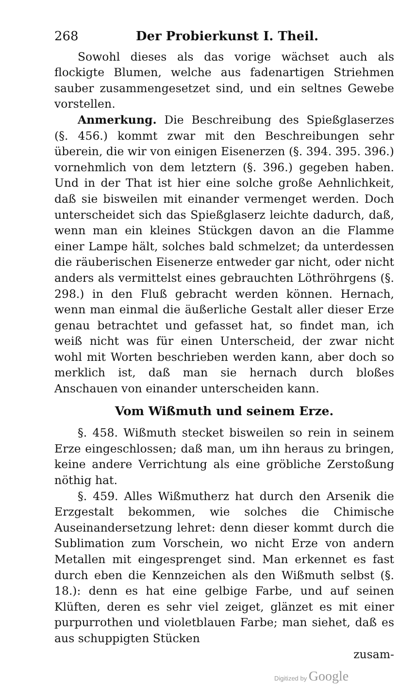268 Der Probierkunst I. Theil.
Sowohl dieses als das vorige wächset auch als flockigte Blumen, welche aus fadenartigen Striehmen sauber zusammengesetzet sind, und ein seltnes Gewebe vorstellen.
Anmerkung. Die Beschreibung des Spießglaserzes (§. 456.) kommt zwar mit den Beschreibungen sehr überein, die wir von einigen Eisenerzen (§. 394. 395. 396.) vornehmlich von dem letztern (§. 396.) gegeben haben. Und in der That ist hier eine solche große Aehnlichkeit, daß sie bisweilen mit einander vermenget werden. Doch unterscheidet sich das Spießglaserz leichte dadurch, daß, wenn man ein kleines Stückgen davon an die Flamme einer Lampe hält, solches bald schmelzet; da unterdessen die räuberischen Eisenerze entweder gar nicht, oder nicht anders als vermittelst eines gebrauchten Löthröhrgens (§. 298.) in den Fluß gebracht werden können. Hernach, wenn man einmal die äußerliche Gestalt aller dieser Erze genau betrachtet und gefasset hat, so findet man, ich weiß nicht was für einen Unterscheid, der zwar nicht wohl mit Worten beschrieben werden kann, aber doch so merklich ist, daß man sie hernach durch bloßes Anschauen von einander unterscheiden kann.
Vom Wißmuth und seinem Erze.
§. 458. Wißmuth stecket bisweilen so rein in seinem Erze eingeschlossen; daß man, um ihn heraus zu bringen, keine andere Verrichtung als eine gröbliche Zerstoßung nöthig hat.
§. 459. Alles Wißmutherz hat durch den Arsenik die Erzgestalt bekommen, wie solches die Chimische Auseinandersetzung lehret: denn dieser kommt durch die Sublimation zum Vorschein, wo nicht Erze von andern Metallen mit eingesprenget sind. Man erkennet es fast durch eben die Kennzeichen als den Wißmuth selbst (§. 18.): denn es hat eine gelbige Farbe, und auf seinen Klüften, deren es sehr viel zeiget, glänzet es mit einer purpurrothen und violetblauen Farbe; man siehet, daß es aus schuppigten Stücken
zusam-
Digitized by Google